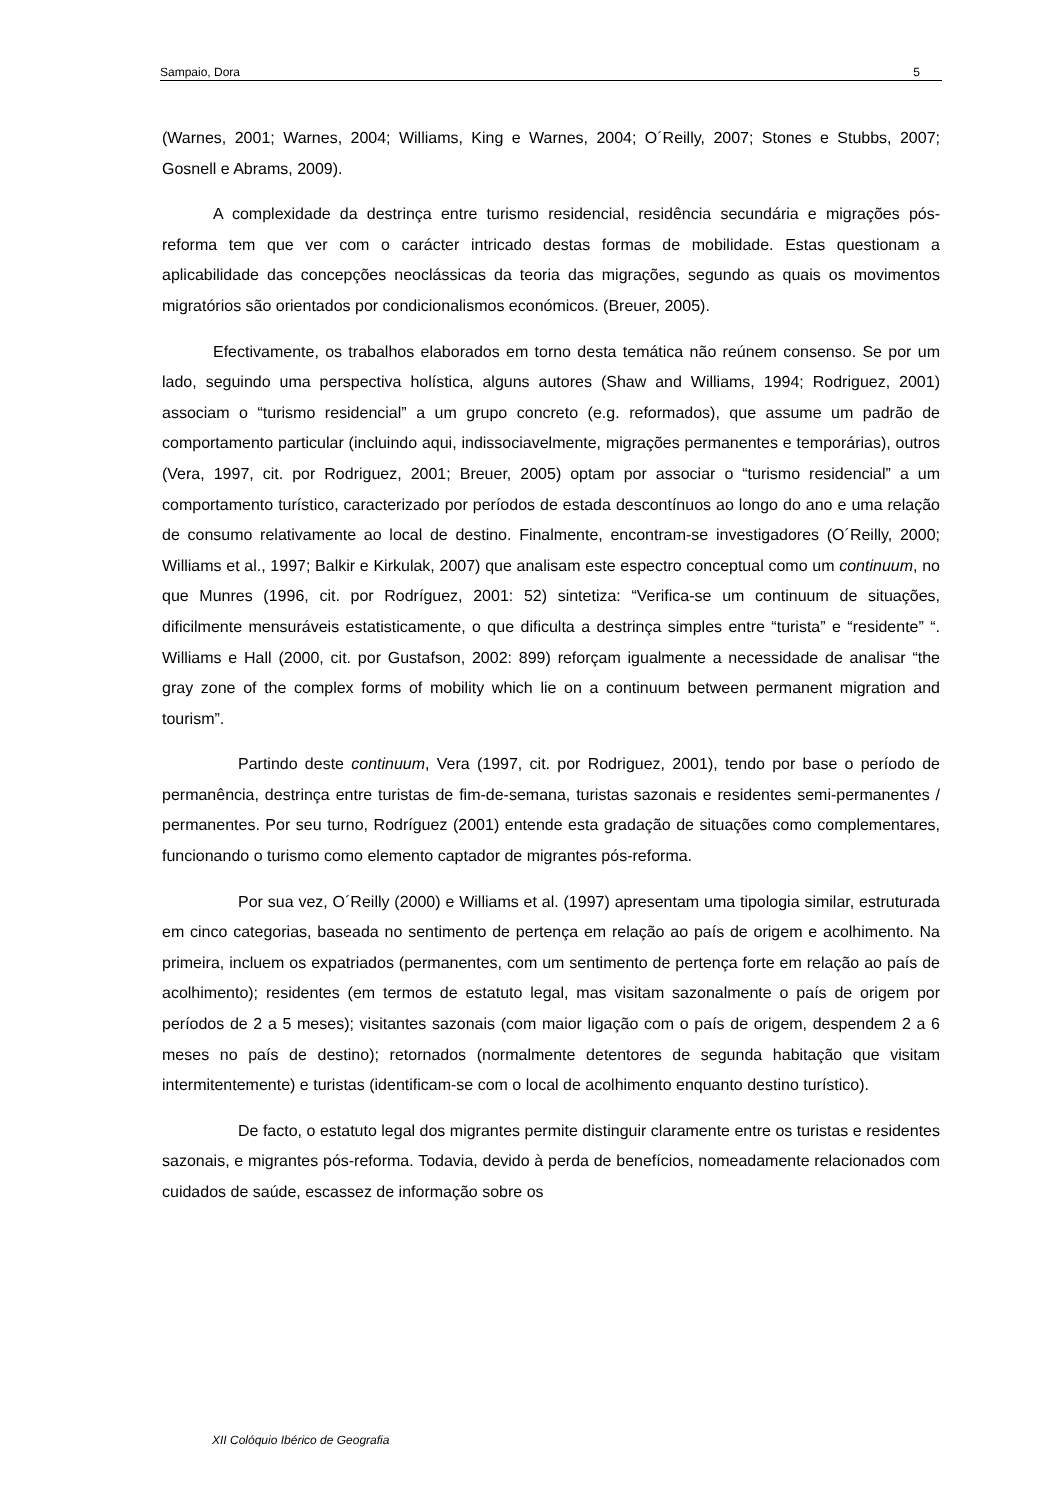Sampaio, Dora 5
(Warnes, 2001; Warnes, 2004; Williams, King e Warnes, 2004; O´Reilly, 2007; Stones e Stubbs, 2007; Gosnell e Abrams, 2009).
A complexidade da destrinça entre turismo residencial, residência secundária e migrações pós-reforma tem que ver com o carácter intricado destas formas de mobilidade. Estas questionam a aplicabilidade das concepções neoclássicas da teoria das migrações, segundo as quais os movimentos migratórios são orientados por condicionalismos económicos. (Breuer, 2005).
Efectivamente, os trabalhos elaborados em torno desta temática não reúnem consenso. Se por um lado, seguindo uma perspectiva holística, alguns autores (Shaw and Williams, 1994; Rodriguez, 2001) associam o “turismo residencial” a um grupo concreto (e.g. reformados), que assume um padrão de comportamento particular (incluindo aqui, indissociavelmente, migrações permanentes e temporárias), outros (Vera, 1997, cit. por Rodriguez, 2001; Breuer, 2005) optam por associar o “turismo residencial” a um comportamento turístico, caracterizado por períodos de estada descontínuos ao longo do ano e uma relação de consumo relativamente ao local de destino. Finalmente, encontram-se investigadores (O´Reilly, 2000; Williams et al., 1997; Balkir e Kirkulak, 2007) que analisam este espectro conceptual como um continuum, no que Munres (1996, cit. por Rodríguez, 2001: 52) sintetiza: “Verifica-se um continuum de situações, dificilmente mensuráveis estatisticamente, o que dificulta a destrinça simples entre “turista” e “residente” “. Williams e Hall (2000, cit. por Gustafson, 2002: 899) reforçam igualmente a necessidade de analisar “the gray zone of the complex forms of mobility which lie on a continuum between permanent migration and tourism”.
Partindo deste continuum, Vera (1997, cit. por Rodriguez, 2001), tendo por base o período de permanência, destrinça entre turistas de fim-de-semana, turistas sazonais e residentes semi-permanentes / permanentes. Por seu turno, Rodríguez (2001) entende esta gradação de situações como complementares, funcionando o turismo como elemento captador de migrantes pós-reforma.
Por sua vez, O´Reilly (2000) e Williams et al. (1997) apresentam uma tipologia similar, estruturada em cinco categorias, baseada no sentimento de pertença em relação ao país de origem e acolhimento. Na primeira, incluem os expatriados (permanentes, com um sentimento de pertença forte em relação ao país de acolhimento); residentes (em termos de estatuto legal, mas visitam sazonalmente o país de origem por períodos de 2 a 5 meses); visitantes sazonais (com maior ligação com o país de origem, despendem 2 a 6 meses no país de destino); retornados (normalmente detentores de segunda habitação que visitam intermitentemente) e turistas (identificam-se com o local de acolhimento enquanto destino turístico).
De facto, o estatuto legal dos migrantes permite distinguir claramente entre os turistas e residentes sazonais, e migrantes pós-reforma. Todavia, devido à perda de benefícios, nomeadamente relacionados com cuidados de saúde, escassez de informação sobre os
XII Colóquio Ibérico de Geografia